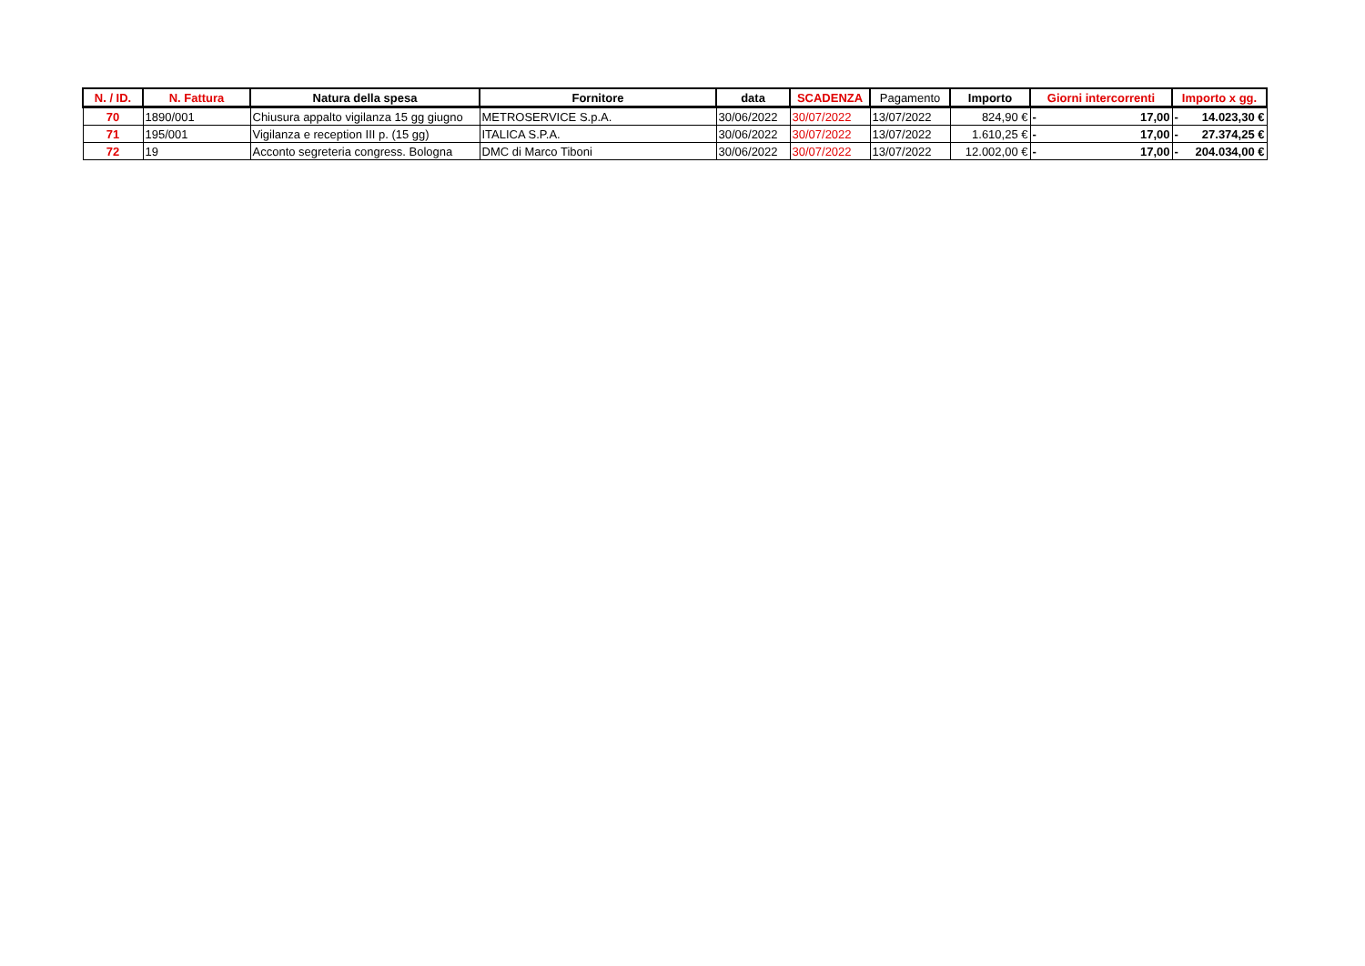| N. / ID. | N. Fattura | Natura della spesa | Fornitore | data | SCADENZA | Pagamento | Importo | Giorni intercorrenti | Importo x gg. |
| --- | --- | --- | --- | --- | --- | --- | --- | --- | --- |
| 70 | 1890/001 | Chiusura appalto vigilanza 15 gg giugno | METROSERVICE S.p.A. | 30/06/2022 | 30/07/2022 | 13/07/2022 | 824,90 € | - 17,00 | - 14.023,30 € |
| 71 | 195/001 | Vigilanza e reception III p. (15 gg) | ITALICA S.P.A. | 30/06/2022 | 30/07/2022 | 13/07/2022 | 1.610,25 € | - 17,00 | - 27.374,25 € |
| 72 | 19 | Acconto segreteria congress. Bologna | DMC di Marco Tiboni | 30/06/2022 | 30/07/2022 | 13/07/2022 | 12.002,00 € | - 17,00 | - 204.034,00 € |